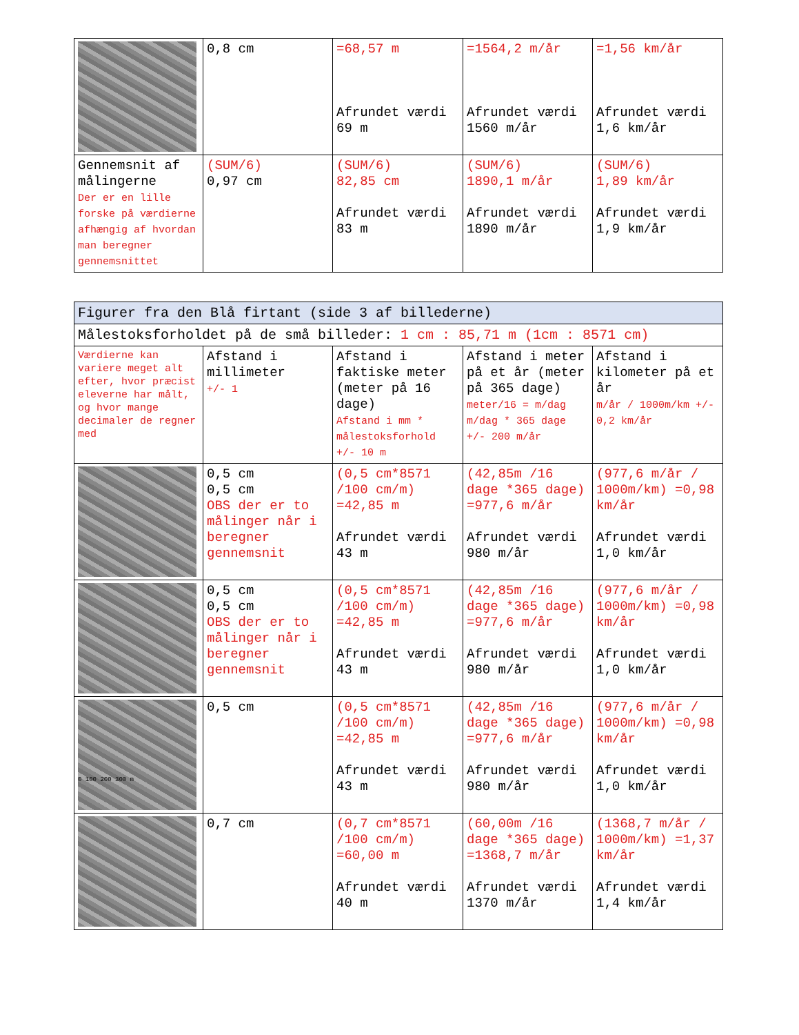| | 0,8 cm | =68,57 m Afrundet værdi 69 m | =1564,2 m/år Afrundet værdi 1560 m/år | =1,56 km/år Afrundet værdi 1,6 km/år |
| Gennemsnit af målingerne Der er en lille forske på værdierne afhængig af hvordan man beregner gennemsnittet | (SUM/6) 0,97 cm | (SUM/6) 82,85 cm Afrundet værdi 83 m | (SUM/6) 1890,1 m/år Afrundet værdi 1890 m/år | (SUM/6) 1,89 km/år Afrundet værdi 1,9 km/år |
| Figurer fra den Blå firtant (side 3 af billederne) | | | | |
| --- | --- | --- | --- | --- |
| Målestoksforholdet på de små billeder: 1 cm : 85,71 m (1cm : 8571 cm) | | | | |
| Værdierne kan variere meget alt efter, hvor præcist eleverne har målt, og hvor mange decimaler de regner med | Afstand i millimeter +/- 1 | Afstand i faktiske meter (meter på 16 dage) Afstand i mm * målestoksforhold +/- 10 m | Afstand i meter på et år (meter på 365 dage) meter/16 = m/dag m/dag * 365 dage +/- 200 m/år | Afstand i kilometer på et år m/år / 1000m/km +/- 0,2 km/år |
| | 0,5 cm 0,5 cm OBS der er to målinger når i beregner gennemsnit | (0,5 cm*8571 /100 cm/m) =42,85 m Afrundet værdi 43 m | (42,85m /16 dage *365 dage) =977,6 m/år Afrundet værdi 980 m/år | (977,6 m/år / 1000m/km) =0,98 km/år Afrundet værdi 1,0 km/år |
| | 0,5 cm 0,5 cm OBS der er to målinger når i beregner gennemsnit | (0,5 cm*8571 /100 cm/m) =42,85 m Afrundet værdi 43 m | (42,85m /16 dage *365 dage) =977,6 m/år Afrundet værdi 980 m/år | (977,6 m/år / 1000m/km) =0,98 km/år Afrundet værdi 1,0 km/år |
| 0 100 200 300 m | 0,5 cm | (0,5 cm*8571 /100 cm/m) =42,85 m Afrundet værdi 43 m | (42,85m /16 dage *365 dage) =977,6 m/år Afrundet værdi 980 m/år | (977,6 m/år / 1000m/km) =0,98 km/år Afrundet værdi 1,0 km/år |
| | 0,7 cm | (0,7 cm*8571 /100 cm/m) =60,00 m Afrundet værdi 40 m | (60,00m /16 dage *365 dage) =1368,7 m/år Afrundet værdi 1370 m/år | (1368,7 m/år / 1000m/km) =1,37 km/år Afrundet værdi 1,4 km/år |